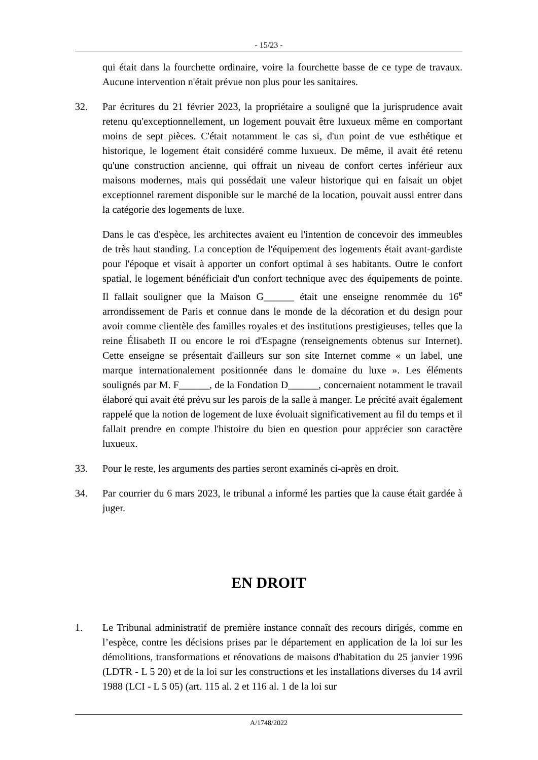- 15/23 -
qui était dans la fourchette ordinaire, voire la fourchette basse de ce type de travaux. Aucune intervention n'était prévue non plus pour les sanitaires.
32. Par écritures du 21 février 2023, la propriétaire a souligné que la jurisprudence avait retenu qu'exceptionnellement, un logement pouvait être luxueux même en comportant moins de sept pièces. C'était notamment le cas si, d'un point de vue esthétique et historique, le logement était considéré comme luxueux. De même, il avait été retenu qu'une construction ancienne, qui offrait un niveau de confort certes inférieur aux maisons modernes, mais qui possédait une valeur historique qui en faisait un objet exceptionnel rarement disponible sur le marché de la location, pouvait aussi entrer dans la catégorie des logements de luxe.
Dans le cas d'espèce, les architectes avaient eu l'intention de concevoir des immeubles de très haut standing. La conception de l'équipement des logements était avant-gardiste pour l'époque et visait à apporter un confort optimal à ses habitants. Outre le confort spatial, le logement bénéficiait d'un confort technique avec des équipements de pointe. Il fallait souligner que la Maison G______ était une enseigne renommée du 16<sup>e</sup> arrondissement de Paris et connue dans le monde de la décoration et du design pour avoir comme clientèle des familles royales et des institutions prestigieuses, telles que la reine Élisabeth II ou encore le roi d'Espagne (renseignements obtenus sur Internet). Cette enseigne se présentait d'ailleurs sur son site Internet comme « un label, une marque internationalement positionnée dans le domaine du luxe ». Les éléments soulignés par M. F______, de la Fondation D______, concernaient notamment le travail élaboré qui avait été prévu sur les parois de la salle à manger. Le précité avait également rappelé que la notion de logement de luxe évoluait significativement au fil du temps et il fallait prendre en compte l'histoire du bien en question pour apprécier son caractère luxueux.
33. Pour le reste, les arguments des parties seront examinés ci-après en droit.
34. Par courrier du 6 mars 2023, le tribunal a informé les parties que la cause était gardée à juger.
EN DROIT
1. Le Tribunal administratif de première instance connaît des recours dirigés, comme en l’espèce, contre les décisions prises par le département en application de la loi sur les démolitions, transformations et rénovations de maisons d'habitation du 25 janvier 1996 (LDTR - L 5 20) et de la loi sur les constructions et les installations diverses du 14 avril 1988 (LCI - L 5 05) (art. 115 al. 2 et 116 al. 1 de la loi sur
A/1748/2022